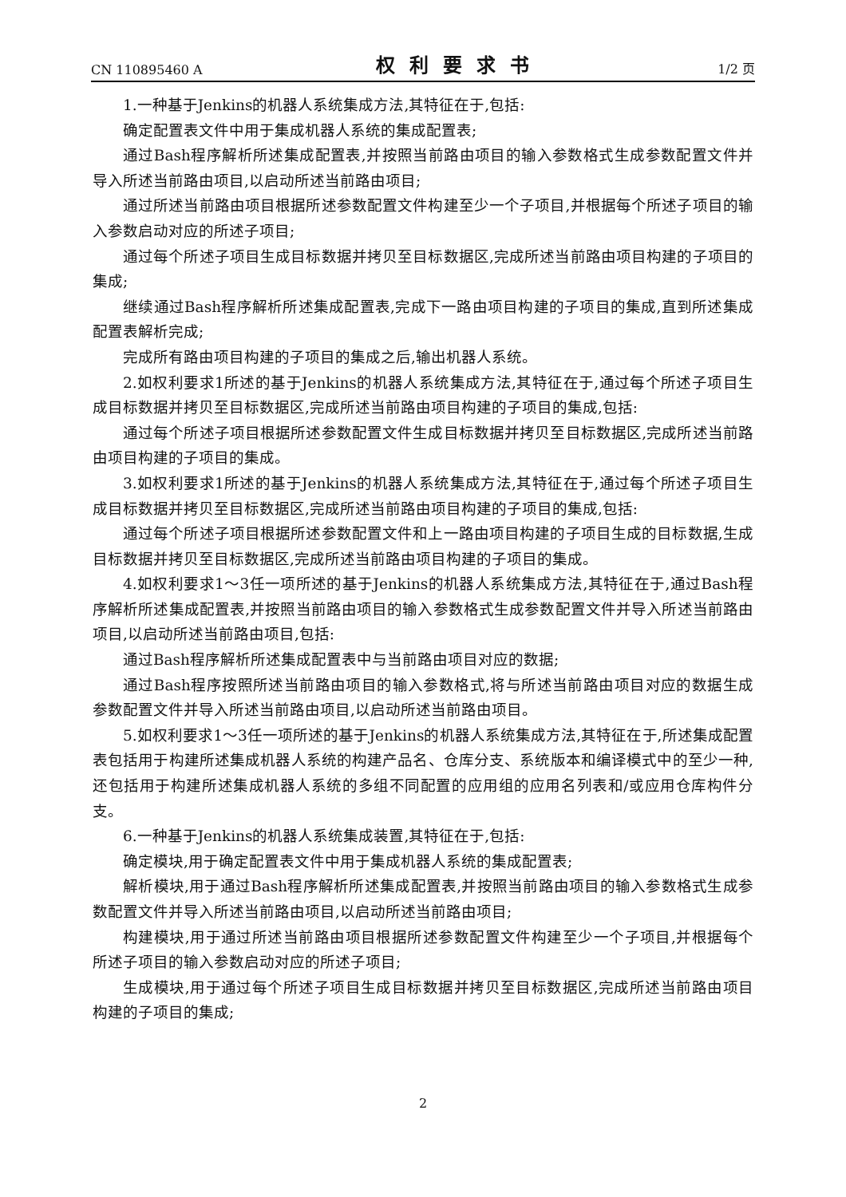CN 110895460 A 权利要求书 1/2 页
1.一种基于Jenkins的机器人系统集成方法,其特征在于,包括:
确定配置表文件中用于集成机器人系统的集成配置表;
通过Bash程序解析所述集成配置表,并按照当前路由项目的输入参数格式生成参数配置文件并导入所述当前路由项目,以启动所述当前路由项目;
通过所述当前路由项目根据所述参数配置文件构建至少一个子项目,并根据每个所述子项目的输入参数启动对应的所述子项目;
通过每个所述子项目生成目标数据并拷贝至目标数据区,完成所述当前路由项目构建的子项目的集成;
继续通过Bash程序解析所述集成配置表,完成下一路由项目构建的子项目的集成,直到所述集成配置表解析完成;
完成所有路由项目构建的子项目的集成之后,输出机器人系统。
2.如权利要求1所述的基于Jenkins的机器人系统集成方法,其特征在于,通过每个所述子项目生成目标数据并拷贝至目标数据区,完成所述当前路由项目构建的子项目的集成,包括:
通过每个所述子项目根据所述参数配置文件生成目标数据并拷贝至目标数据区,完成所述当前路由项目构建的子项目的集成。
3.如权利要求1所述的基于Jenkins的机器人系统集成方法,其特征在于,通过每个所述子项目生成目标数据并拷贝至目标数据区,完成所述当前路由项目构建的子项目的集成,包括:
通过每个所述子项目根据所述参数配置文件和上一路由项目构建的子项目生成的目标数据,生成目标数据并拷贝至目标数据区,完成所述当前路由项目构建的子项目的集成。
4.如权利要求1～3任一项所述的基于Jenkins的机器人系统集成方法,其特征在于,通过Bash程序解析所述集成配置表,并按照当前路由项目的输入参数格式生成参数配置文件并导入所述当前路由项目,以启动所述当前路由项目,包括:
通过Bash程序解析所述集成配置表中与当前路由项目对应的数据;
通过Bash程序按照所述当前路由项目的输入参数格式,将与所述当前路由项目对应的数据生成参数配置文件并导入所述当前路由项目,以启动所述当前路由项目。
5.如权利要求1～3任一项所述的基于Jenkins的机器人系统集成方法,其特征在于,所述集成配置表包括用于构建所述集成机器人系统的构建产品名、仓库分支、系统版本和编译模式中的至少一种,还包括用于构建所述集成机器人系统的多组不同配置的应用组的应用名列表和/或应用仓库构件分支。
6.一种基于Jenkins的机器人系统集成装置,其特征在于,包括:
确定模块,用于确定配置表文件中用于集成机器人系统的集成配置表;
解析模块,用于通过Bash程序解析所述集成配置表,并按照当前路由项目的输入参数格式生成参数配置文件并导入所述当前路由项目,以启动所述当前路由项目;
构建模块,用于通过所述当前路由项目根据所述参数配置文件构建至少一个子项目,并根据每个所述子项目的输入参数启动对应的所述子项目;
生成模块,用于通过每个所述子项目生成目标数据并拷贝至目标数据区,完成所述当前路由项目构建的子项目的集成;
2